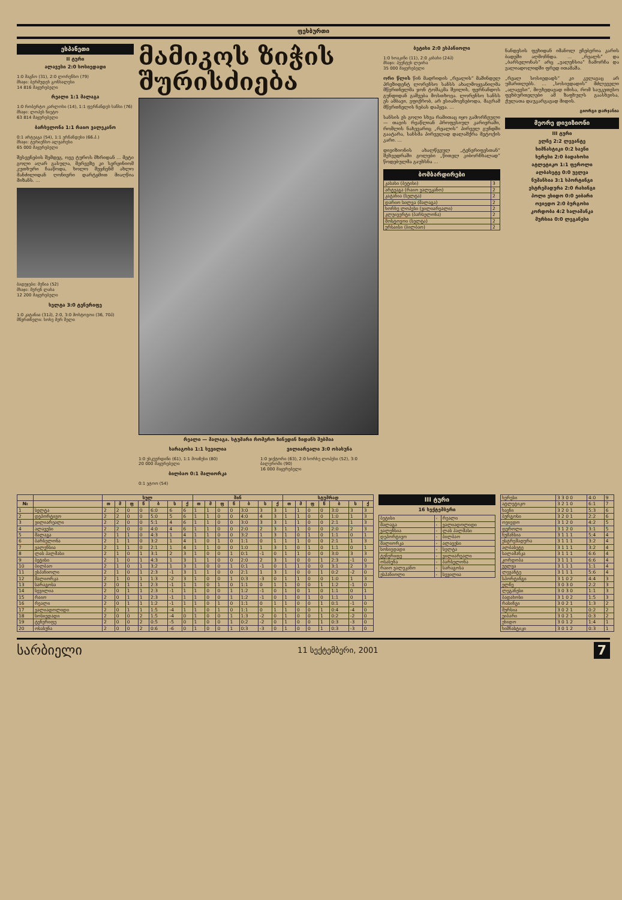ფეხბურთი
ესპანეთი
II ტური
ალავესი 2:0 სოსიედადი
1:0 მაგნო (31), 2:0 ლორენსო (79)
მსაჯი: ბერმუდეს გონსალესი
14 816 მაყურებელი
რეალი 1:1 მალაგა
1:0 რობერტო კარლოსი (14), 1:1 ფერნანდეს სანსი (76)
მსაჯი: ლოპეს ნიეტო
63 814 მაყურებელი
ბარსელონა 1:1 რაიო ვალეკანო
0:1 არტეაგა (54), 1:1 ერნანდესი (66.პ.)
მსაჯი: ტურიენსო ალვარესი
65 000 მაყურებელი
შესვენების შემდეგ, ოვე ტუროს მხრიდან ... მეტი გოლი აღარ გასულა, მერვეზე კი სერჟინიომ კუთხური ჩააწოდა, ხოლო შეჯნენმ ახლო მანძილიდან ღონიერი დარტყმით მიაღწია მიზანს. ...
ბადუჯები: მენია (52)
მსაჯი: მერენ ლასა
12 200 მაყურებელი
სელტა 3:0 ტენერიფე
1:0 კატანია (31პ), 2:0, 3:0 მოსტოვოი (36, 70პ)
მწვრთნელი: ხოსე მერ შელი
მამიკოს ზიჭის შურისძიება
რეალი — მალაგა. სტუმარი რომერო ზინედინ ზიდანს შებმია
სარაგოსა 1:1 სევილია
1:0 ესკუერდინი (61), 1:1 მოიზესი (80)
20 000 მაყურებელი
ბილბაო 0:1 მალიორკა
0:1 ეტოო (54)
ვილიარეალი 3:0 ოსასუნა
1:0 ვიქტორი (63), 2:0 ხორხე ლოპესი (52), 3:0 ბალეროში (90)
16 000 მაყურებელი
ბეტისი 2:0 ესპანიოლი
1:0 ხოაკინი (11), 2:0 კასასი (24პ)
მსაჯი: პუენტეს ლეირა
35 000 მაყურებელი
ორი წლის წინ მადრიდის „რეალის“ მაშინდელ პრეზიდენტ ლორენსო სანსს ახალმოყვანილმა მწვრთნელმა ჯონ ტოშაკმა შვილის, ფერნანდოს გუნდიდან გაშვება მოსთხოვა. ლორენსო სანსს ეს ამბავი, ვფიქრობ, არ ესიამოვნებოდა, მაგრამ მწვრთნელის ნებას დაჰყვა. ...
სანსის ეს გოლი სხვა რამითაც იყო გამორჩეული — თავის რვაწლიან პროფესიულ კარიერაში, რომლის ნახევარიც „რეალის“ პირველ გუნდში გაატარა, სანსმა პირველად დალაშქრა მეტოქის კარი. ...
დივიზიონის ახალწვეულ „ტენერიფესთან“ შეხვედრაში გოლები „წითელ კიბორჩხალად“ წოდებულმა გაუხსნა ...
ბომბარდირები
| კასასი (ბეტისი) | 3 |
| არტეაგა (რაიო ვალეკანო) | 2 |
| კატანია (სელტა) | 2 |
| დარიო სილვა (მალაგა) | 2 |
| ხორხე ლოპესი (ვილიარეალი) | 2 |
| კლუივერტი (ბარსელონა) | 2 |
| მოსტოვოი (სელტა) | 2 |
| ურსაისი (ბილბაო) | 2 |
ნანდესის ფეხიდან იმანოლ ეჩებერია კარის ბადეში აღმოჩნდა. ... „რეალს“ და „ბარსელონას“ არც „ვალენსია“ ჩამორჩა და ვალიადოლიდში ფრედ ითამაშა.
„რეალ სოსიედადს“ კი კვლავაც არ უმართლებს. ... „სოსიედადის“ მძლეველი „ალავესი“, მიუხედავად იმისა, რომ საუკეთესო ფეხბურთელები ამ ზაფხულს გაასხვისა, ქულათა დაუკარგავად მიდის.
გიორგი დარჯანია
მეორე დივიზიონი
III ტური
ელჩე 2:2 ლევანტე
ხიმნასტიკი 0:2 ხაენი
ხერესი 2:0 ბადახოსი
ატლეტიკო 1:1 ფეროლი
ალბასეტე 0:0 უელვა
ნუმანსია 3:1 სპორტინგი
ესტრემადურა 2:0 რასინგი
პოლი ეხიდო 0:0 ეიბარი
ოვიედო 2:0 ბურგოსი
კორდობა 4:2 სალამანკა
მურსია 0:0 ლეგანესი
| | | სულ | | | | | | | შინ | | | | | | | სტუმრად | | | | | | |
| --- | --- | --- | --- | --- | --- | --- | --- | --- | --- | --- | --- | --- | --- | --- | --- | --- | --- | --- | --- | --- | --- | --- |
| № | | თ | მ | ფ | წ | ბ | ს | ქ | თ | მ | ფ | წ | ბ | ს | ქ | თ | მ | ფ | წ | ბ | ს | ქ |
| 1 | სელტა | 2 | 2 | 0 | 0 | 6:0 | 6 | 6 | 1 | 1 | 0 | 0 | 3:0 | 3 | 3 | 1 | 1 | 0 | 0 | 3:0 | 3 | 3 |
| 2 | დეპორტივო | 2 | 2 | 0 | 0 | 5:0 | 5 | 6 | 1 | 1 | 0 | 0 | 4:0 | 4 | 3 | 1 | 1 | 0 | 0 | 1:0 | 1 | 3 |
| 3 | ვილიარეალი | 2 | 2 | 0 | 0 | 5:1 | 4 | 6 | 1 | 1 | 0 | 0 | 3:0 | 3 | 3 | 1 | 1 | 0 | 0 | 2:1 | 1 | 3 |
| 4 | ალავესი | 2 | 2 | 0 | 0 | 4:0 | 4 | 6 | 1 | 1 | 0 | 0 | 2:0 | 2 | 3 | 1 | 1 | 0 | 0 | 2:0 | 2 | 3 |
| 5 | მალაგა | 2 | 1 | 1 | 0 | 4:3 | 1 | 4 | 1 | 1 | 0 | 0 | 3:2 | 1 | 3 | 1 | 0 | 1 | 0 | 1:1 | 0 | 1 |
| 6 | ბარსელონა | 2 | 1 | 1 | 0 | 3:2 | 1 | 4 | 1 | 0 | 1 | 0 | 1:1 | 0 | 1 | 1 | 1 | 0 | 0 | 2:1 | 1 | 3 |
| 7 | ვალენსია | 2 | 1 | 1 | 0 | 2:1 | 1 | 4 | 1 | 1 | 0 | 0 | 1:0 | 1 | 3 | 1 | 0 | 1 | 0 | 1:1 | 0 | 1 |
| 8 | ლას პალმასი | 2 | 1 | 0 | 1 | 3:1 | 2 | 3 | 1 | 0 | 0 | 1 | 0:1 | -1 | 0 | 1 | 1 | 0 | 0 | 3:0 | 3 | 3 |
| 9 | ბეტისი | 2 | 1 | 0 | 1 | 4:3 | 1 | 3 | 1 | 1 | 0 | 0 | 2:0 | 2 | 3 | 1 | 0 | 0 | 1 | 2:3 | -1 | 0 |
| 10 | ბილბაო | 2 | 1 | 0 | 1 | 3:2 | 1 | 3 | 1 | 0 | 0 | 1 | 0:1 | -1 | 0 | 1 | 1 | 0 | 0 | 3:1 | 2 | 3 |
| 11 | ესპანიოლი | 2 | 1 | 0 | 1 | 2:3 | -1 | 3 | 1 | 1 | 0 | 0 | 2:1 | 1 | 3 | 1 | 0 | 0 | 1 | 0:2 | -2 | 0 |
| 12 | მალიორკა | 2 | 1 | 0 | 1 | 1:3 | -2 | 3 | 1 | 0 | 0 | 1 | 0:3 | -3 | 0 | 1 | 1 | 0 | 0 | 1:0 | 1 | 3 |
| 13 | სარაგოსა | 2 | 0 | 1 | 1 | 2:3 | -1 | 1 | 1 | 0 | 1 | 0 | 1:1 | 0 | 1 | 1 | 0 | 0 | 1 | 1:2 | -1 | 0 |
| 14 | სევილია | 2 | 0 | 1 | 1 | 2:3 | -1 | 1 | 1 | 0 | 0 | 1 | 1:2 | -1 | 0 | 1 | 0 | 1 | 0 | 1:1 | 0 | 1 |
| 15 | რაიო | 2 | 0 | 1 | 1 | 2:3 | -1 | 1 | 1 | 0 | 0 | 1 | 1:2 | -1 | 0 | 1 | 0 | 1 | 0 | 1:1 | 0 | 1 |
| 16 | რეალი | 2 | 0 | 1 | 1 | 1:2 | -1 | 1 | 1 | 0 | 1 | 0 | 1:1 | 0 | 1 | 1 | 0 | 0 | 1 | 0:1 | -1 | 0 |
| 17 | ვალიადოლიდი | 2 | 0 | 1 | 1 | 1:5 | -4 | 1 | 1 | 0 | 1 | 0 | 1:1 | 0 | 1 | 1 | 0 | 0 | 1 | 0:4 | -4 | 0 |
| 18 | სოსიედადი | 2 | 0 | 0 | 2 | 1:5 | -4 | 0 | 1 | 0 | 0 | 1 | 1:3 | -2 | 0 | 1 | 0 | 0 | 1 | 0:2 | -2 | 0 |
| 19 | ტენერიფე | 2 | 0 | 0 | 2 | 0:5 | -5 | 0 | 1 | 0 | 0 | 1 | 0:2 | -2 | 0 | 1 | 0 | 0 | 1 | 0:3 | -3 | 0 |
| 20 | ოსასუნა | 2 | 0 | 0 | 2 | 0:6 | -6 | 0 | 1 | 0 | 0 | 1 | 0:3 | -3 | 0 | 1 | 0 | 0 | 1 | 0:3 | -3 | 0 |
III ტური
16 სექტემბერი
| ბეტისი | - | რეალი |
| მალაგა | - | ვალიადოლიდი |
| ვალენსია | - | ლას პალმასი |
| დეპორტივო | - | ბილბაო |
| მალიორკა | - | ალავესი |
| სოსიედადი | - | სელტა |
| ტენერიფე | - | ვილიარეალი |
| ოსასუნა | - | ბარსელონა |
| რაიო ვალეკანო | - | სარაგოსა |
| ესპანიოლი | - | სევილია |
| ხერესი | 3 3 0 0 | 4:0 | 9 |
| ატლეტიკო | 3 2 1 0 | 6:1 | 7 |
| ხაენი | 3 2 0 1 | 5:3 | 6 |
| ბურგოსი | 3 2 0 1 | 2:2 | 6 |
| ოვიედო | 3 1 2 0 | 4:2 | 5 |
| ფეროლი | 3 1 2 0 | 3:1 | 5 |
| ნუმანსია | 3 1 1 1 | 5:4 | 4 |
| ესტრემადურა | 3 1 1 1 | 3:2 | 4 |
| ალბასეტე | 3 1 1 1 | 3:2 | 4 |
| სალამანკა | 3 1 1 1 | 6:6 | 4 |
| კორდობა | 3 1 1 1 | 6:6 | 4 |
| უელვა | 3 1 1 1 | 1:1 | 4 |
| ლევანტე | 3 1 1 1 | 5:6 | 4 |
| სპორტინგი | 3 1 0 2 | 4:4 | 3 |
| ელჩე | 3 0 3 0 | 2:2 | 3 |
| ლეგანესი | 3 0 3 0 | 1:1 | 3 |
| ბადახოსი | 3 1 0 2 | 1:5 | 3 |
| რასინგი | 3 0 2 1 | 1:3 | 2 |
| მურსია | 3 0 2 1 | 0:2 | 2 |
| ეიბარი | 3 0 2 1 | 0:3 | 2 |
| ეხიდო | 3 0 1 2 | 1:4 | 1 |
| ხიმნასტიკი | 3 0 1 2 | 0:3 | 1 |
სარბიელი 11 სექტემბერი, 2001 7